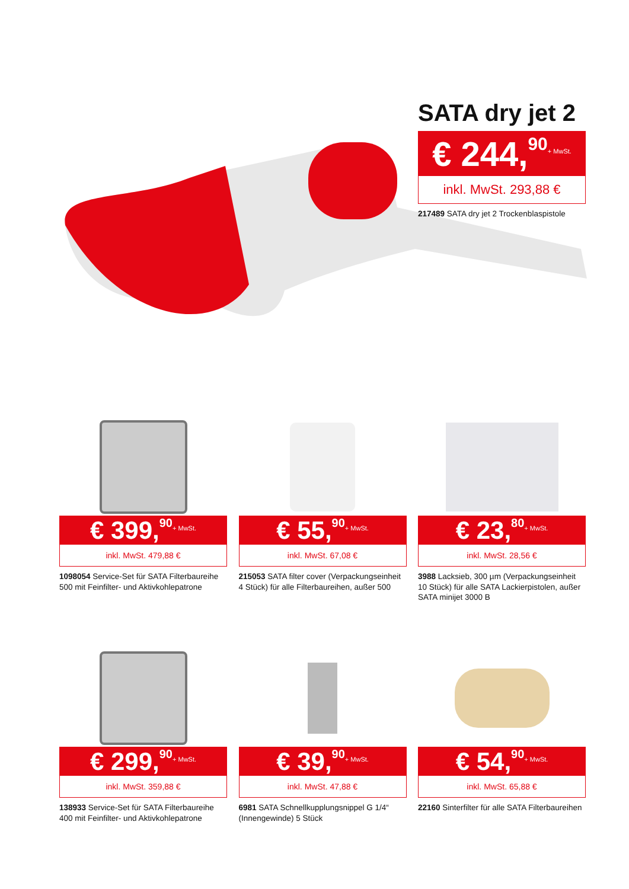SATA dry jet 2
€ 244,<sup>90</sup>+ MwSt.
inkl. MwSt. 293,88 €
217489 SATA dry jet 2 Trockenblaspistole
€ 399,<sup>90</sup>+ MwSt.
inkl. MwSt. 479,88 €
1098054 Service-Set für SATA Filterbaureihe 500 mit Feinfilter- und Aktivkohlepatrone
€ 55,<sup>90</sup>+ MwSt.
inkl. MwSt. 67,08 €
215053 SATA filter cover (Verpackungseinheit 4 Stück) für alle Filterbaureihen, außer 500
€ 23,<sup>80</sup>+ MwSt.
inkl. MwSt. 28,56 €
3988 Lacksieb, 300 µm (Verpackungseinheit 10 Stück) für alle SATA Lackierpistolen, außer SATA minijet 3000 B
€ 299,<sup>90</sup>+ MwSt.
inkl. MwSt. 359,88 €
138933 Service-Set für SATA Filterbaureihe 400 mit Feinfilter- und Aktivkohlepatrone
€ 39,<sup>90</sup>+ MwSt.
inkl. MwSt. 47,88 €
6981 SATA Schnellkupplungsnippel G 1/4“ (Innengewinde) 5 Stück
€ 54,<sup>90</sup>+ MwSt.
inkl. MwSt. 65,88 €
22160 Sinterfilter für alle SATA Filterbaureihen